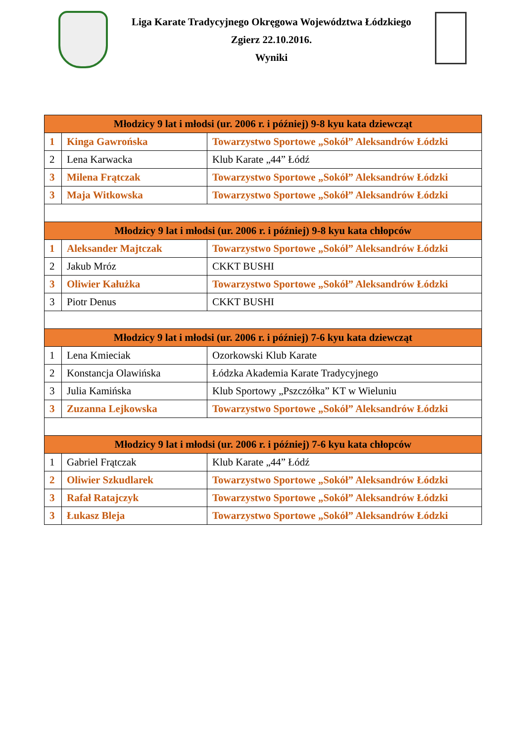Liga Karate Tradycyjnego Okręgowa Województwa Łódzkiego
Zgierz 22.10.2016.
Wyniki
| Młodzicy 9 lat i młodsi (ur. 2006 r. i później) 9-8 kyu kata dziewcząt | | |
| 1 | Kinga Gawrońska | Towarzystwo Sportowe „Sokół” Aleksandrów Łódzki |
| 2 | Lena Karwacka | Klub Karate „44” Łódź |
| 3 | Milena Frątczak | Towarzystwo Sportowe „Sokół” Aleksandrów Łódzki |
| 3 | Maja Witkowska | Towarzystwo Sportowe „Sokół” Aleksandrów Łódzki |
| Młodzicy 9 lat i młodsi (ur. 2006 r. i później) 9-8 kyu kata chłopców | | |
| 1 | Aleksander Majtczak | Towarzystwo Sportowe „Sokół” Aleksandrów Łódzki |
| 2 | Jakub Mróz | CKKT BUSHI |
| 3 | Oliwier Kałużka | Towarzystwo Sportowe „Sokół” Aleksandrów Łódzki |
| 3 | Piotr Denus | CKKT BUSHI |
| Młodzicy 9 lat i młodsi (ur. 2006 r. i później) 7-6 kyu kata dziewcząt | | |
| 1 | Lena Kmieciak | Ozorkowski Klub Karate |
| 2 | Konstancja Olawińska | Łódzka Akademia Karate Tradycyjnego |
| 3 | Julia Kamińska | Klub Sportowy „Pszczółka” KT w Wieluniu |
| 3 | Zuzanna Lejkowska | Towarzystwo Sportowe „Sokół” Aleksandrów Łódzki |
| Młodzicy 9 lat i młodsi (ur. 2006 r. i później) 7-6 kyu kata chłopców | | |
| 1 | Gabriel Frątczak | Klub Karate „44” Łódź |
| 2 | Oliwier Szkudlarek | Towarzystwo Sportowe „Sokół” Aleksandrów Łódzki |
| 3 | Rafał Ratajczyk | Towarzystwo Sportowe „Sokół” Aleksandrów Łódzki |
| 3 | Łukasz Bleja | Towarzystwo Sportowe „Sokół” Aleksandrów Łódzki |